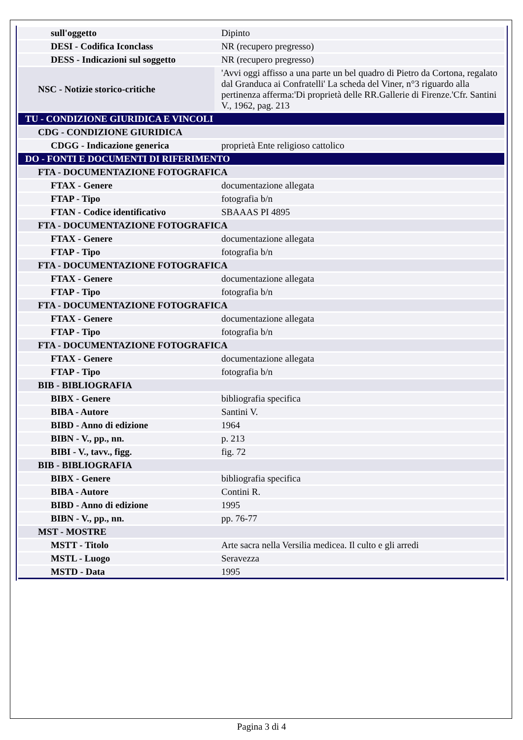| sull'oggetto | Dipinto |
| DESI - Codifica Iconclass | NR (recupero pregresso) |
| DESS - Indicazioni sul soggetto | NR (recupero pregresso) |
| NSC - Notizie storico-critiche | 'Avvi oggi affisso a una parte un bel quadro di Pietro da Cortona, regalato dal Granduca ai Confratelli' La scheda del Viner, n°3 riguardo alla pertinenza afferma:'Di proprietà delle RR.Gallerie di Firenze.'Cfr. Santini V., 1962, pag. 213 |
| TU - CONDIZIONE GIURIDICA E VINCOLI | |
| CDG - CONDIZIONE GIURIDICA | |
| CDGG - Indicazione generica | proprietà Ente religioso cattolico |
| DO - FONTI E DOCUMENTI DI RIFERIMENTO | |
| FTA - DOCUMENTAZIONE FOTOGRAFICA | |
| FTAX - Genere | documentazione allegata |
| FTAP - Tipo | fotografia b/n |
| FTAN - Codice identificativo | SBAAAS PI 4895 |
| FTA - DOCUMENTAZIONE FOTOGRAFICA | |
| FTAX - Genere | documentazione allegata |
| FTAP - Tipo | fotografia b/n |
| FTA - DOCUMENTAZIONE FOTOGRAFICA | |
| FTAX - Genere | documentazione allegata |
| FTAP - Tipo | fotografia b/n |
| FTA - DOCUMENTAZIONE FOTOGRAFICA | |
| FTAX - Genere | documentazione allegata |
| FTAP - Tipo | fotografia b/n |
| FTA - DOCUMENTAZIONE FOTOGRAFICA | |
| FTAX - Genere | documentazione allegata |
| FTAP - Tipo | fotografia b/n |
| BIB - BIBLIOGRAFIA | |
| BIBX - Genere | bibliografia specifica |
| BIBA - Autore | Santini V. |
| BIBD - Anno di edizione | 1964 |
| BIBN - V., pp., nn. | p. 213 |
| BIBI - V., tavv., figg. | fig. 72 |
| BIB - BIBLIOGRAFIA | |
| BIBX - Genere | bibliografia specifica |
| BIBA - Autore | Contini R. |
| BIBD - Anno di edizione | 1995 |
| BIBN - V., pp., nn. | pp. 76-77 |
| MST - MOSTRE | |
| MSTT - Titolo | Arte sacra nella Versilia medicea. Il culto e gli arredi |
| MSTL - Luogo | Seravezza |
| MSTD - Data | 1995 |
Pagina 3 di 4